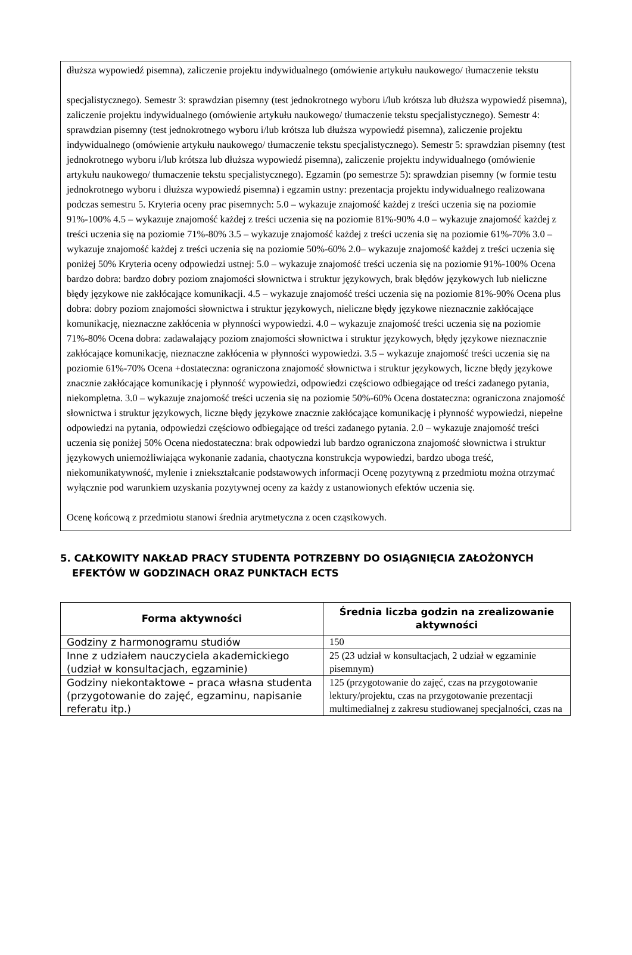dłuższa wypowiedź pisemna), zaliczenie projektu indywidualnego (omówienie artykułu naukowego/ tłumaczenie tekstu
specjalistycznego). Semestr 3: sprawdzian pisemny (test jednokrotnego wyboru i/lub krótsza lub dłuższa wypowiedź pisemna), zaliczenie projektu indywidualnego (omówienie artykułu naukowego/ tłumaczenie tekstu specjalistycznego). Semestr 4: sprawdzian pisemny (test jednokrotnego wyboru i/lub krótsza lub dłuższa wypowiedź pisemna), zaliczenie projektu indywidualnego (omówienie artykułu naukowego/ tłumaczenie tekstu specjalistycznego). Semestr 5: sprawdzian pisemny (test jednokrotnego wyboru i/lub krótsza lub dłuższa wypowiedź pisemna), zaliczenie projektu indywidualnego (omówienie artykułu naukowego/ tłumaczenie tekstu specjalistycznego). Egzamin (po semestrze 5): sprawdzian pisemny (w formie testu jednokrotnego wyboru i dłuższa wypowiedź pisemna) i egzamin ustny: prezentacja projektu indywidualnego realizowana podczas semestru 5. Kryteria oceny prac pisemnych: 5.0 – wykazuje znajomość każdej z treści uczenia się na poziomie 91%-100% 4.5 – wykazuje znajomość każdej z treści uczenia się na poziomie 81%-90% 4.0 – wykazuje znajomość każdej z treści uczenia się na poziomie 71%-80% 3.5 – wykazuje znajomość każdej z treści uczenia się na poziomie 61%-70% 3.0 – wykazuje znajomość każdej z treści uczenia się na poziomie 50%-60% 2.0– wykazuje znajomość każdej z treści uczenia się poniżej 50% Kryteria oceny odpowiedzi ustnej: 5.0 – wykazuje znajomość treści uczenia się na poziomie 91%-100% Ocena bardzo dobra: bardzo dobry poziom znajomości słownictwa i struktur językowych, brak błędów językowych lub nieliczne błędy językowe nie zakłócające komunikacji. 4.5 – wykazuje znajomość treści uczenia się na poziomie 81%-90% Ocena plus dobra: dobry poziom znajomości słownictwa i struktur językowych, nieliczne błędy językowe nieznacznie zakłócające komunikację, nieznaczne zakłócenia w płynności wypowiedzi. 4.0 – wykazuje znajomość treści uczenia się na poziomie 71%-80% Ocena dobra: zadawalający poziom znajomości słownictwa i struktur językowych, błędy językowe nieznacznie zakłócające komunikację, nieznaczne zakłócenia w płynności wypowiedzi. 3.5 – wykazuje znajomość treści uczenia się na poziomie 61%-70% Ocena +dostateczna: ograniczona znajomość słownictwa i struktur językowych, liczne błędy językowe znacznie zakłócające komunikację i płynność wypowiedzi, odpowiedzi częściowo odbiegające od treści zadanego pytania, niekompletna. 3.0 – wykazuje znajomość treści uczenia się na poziomie 50%-60% Ocena dostateczna: ograniczona znajomość słownictwa i struktur językowych, liczne błędy językowe znacznie zakłócające komunikację i płynność wypowiedzi, niepełne odpowiedzi na pytania, odpowiedzi częściowo odbiegające od treści zadanego pytania. 2.0 – wykazuje znajomość treści uczenia się poniżej 50% Ocena niedostateczna: brak odpowiedzi lub bardzo ograniczona znajomość słownictwa i struktur językowych uniemożliwiająca wykonanie zadania, chaotyczna konstrukcja wypowiedzi, bardzo uboga treść, niekomunikatywność, mylenie i zniekształcanie podstawowych informacji Ocenę pozytywną z przedmiotu można otrzymać wyłącznie pod warunkiem uzyskania pozytywnej oceny za każdy z ustanowionych efektów uczenia się.
Ocenę końcową z przedmiotu stanowi średnia arytmetyczna z ocen cząstkowych.
5. CAŁKOWITY NAKŁAD PRACY STUDENTA POTRZEBNY DO OSIĄGNIĘCIA ZAŁOŻONYCH EFEKTÓW W GODZINACH ORAZ PUNKTACH ECTS
| Forma aktywności | Średnia liczba godzin na zrealizowanie aktywności |
| --- | --- |
| Godziny z harmonogramu studiów | 150 |
| Inne z udziałem nauczyciela akademickiego (udział w konsultacjach, egzaminie) | 25 (23 udział w konsultacjach, 2 udział w egzaminie pisemnym) |
| Godziny niekontaktowe – praca własna studenta (przygotowanie do zajęć, egzaminu, napisanie referatu itp.) | 125 (przygotowanie do zajęć, czas na przygotowanie lektury/projektu, czas na przygotowanie prezentacji multimedialnej z zakresu studiowanej specjalności, czas na |